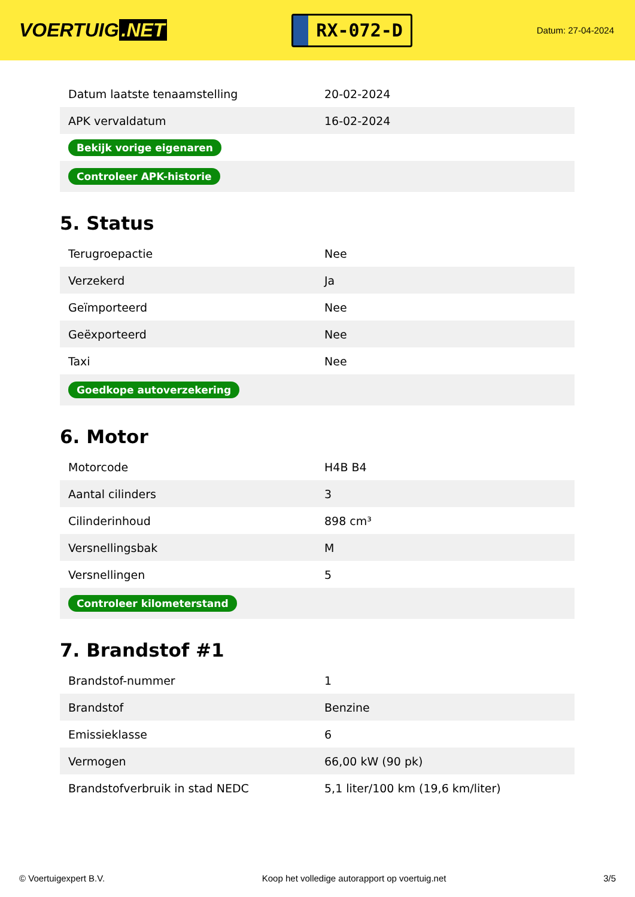VOERTUIG.NET
RX-072-D
Datum: 27-04-2024
| Datum laatste tenaamstelling | 20-02-2024 |
| APK vervaldatum | 16-02-2024 |
| Bekijk vorige eigenaren | |
| Controleer APK-historie | |
5. Status
| Terugroepactie | Nee |
| Verzekerd | Ja |
| Geïmporteerd | Nee |
| Geëxporteerd | Nee |
| Taxi | Nee |
| Goedkope autoverzekering | |
6. Motor
| Motorcode | H4B B4 |
| Aantal cilinders | 3 |
| Cilinderinhoud | 898 cm³ |
| Versnellingsbak | M |
| Versnellingen | 5 |
| Controleer kilometerstand | |
7. Brandstof #1
| Brandstof-nummer | 1 |
| Brandstof | Benzine |
| Emissieklasse | 6 |
| Vermogen | 66,00 kW (90 pk) |
| Brandstofverbruik in stad NEDC | 5,1 liter/100 km (19,6 km/liter) |
© Voertuigexpert B.V. Koop het volledige autorapport op voertuig.net 3/5